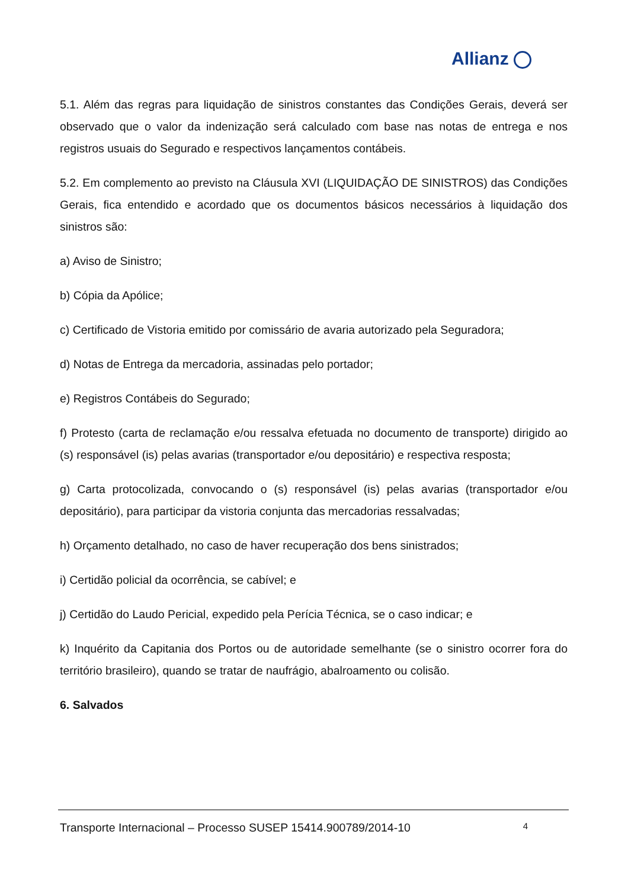Allianz
5.1. Além das regras para liquidação de sinistros constantes das Condições Gerais, deverá ser observado que o valor da indenização será calculado com base nas notas de entrega e nos registros usuais do Segurado e respectivos lançamentos contábeis.
5.2. Em complemento ao previsto na Cláusula XVI (LIQUIDAÇÃO DE SINISTROS) das Condições Gerais, fica entendido e acordado que os documentos básicos necessários à liquidação dos sinistros são:
a) Aviso de Sinistro;
b) Cópia da Apólice;
c) Certificado de Vistoria emitido por comissário de avaria autorizado pela Seguradora;
d) Notas de Entrega da mercadoria, assinadas pelo portador;
e) Registros Contábeis do Segurado;
f) Protesto (carta de reclamação e/ou ressalva efetuada no documento de transporte) dirigido ao (s) responsável (is) pelas avarias (transportador e/ou depositário) e respectiva resposta;
g) Carta protocolizada, convocando o (s) responsável (is) pelas avarias (transportador e/ou depositário), para participar da vistoria conjunta das mercadorias ressalvadas;
h) Orçamento detalhado, no caso de haver recuperação dos bens sinistrados;
i) Certidão policial da ocorrência, se cabível; e
j) Certidão do Laudo Pericial, expedido pela Perícia Técnica, se o caso indicar; e
k) Inquérito da Capitania dos Portos ou de autoridade semelhante (se o sinistro ocorrer fora do território brasileiro), quando se tratar de naufrágio, abalroamento ou colisão.
6. Salvados
Transporte Internacional – Processo SUSEP 15414.900789/2014-10 4